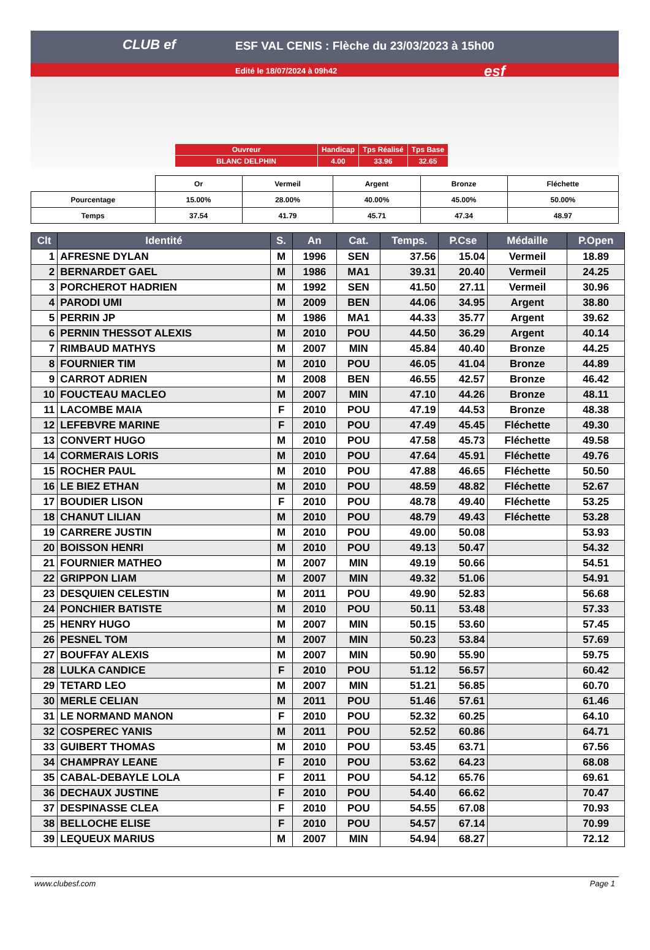CLUB ef
ESF VAL CENIS : Flèche du 23/03/2023 à 15h00
Edité le 18/07/2024 à 09h42 esf
| Ouvreur | Handicap | Tps Réalisé | Tps Base |
| BLANC DELPHIN | 4.00 | 33.96 | 32.65 |
| | Or | Vermeil | Argent | Bronze | Fléchette |
| Pourcentage | 15.00% | 28.00% | 40.00% | 45.00% | 50.00% |
| Temps | 37.54 | 41.79 | 45.71 | 47.34 | 48.97 |
| Clt | Identité | S. | An | Cat. | Temps. | P.Cse | Médaille | P.Open |
| --- | --- | --- | --- | --- | --- | --- | --- | --- |
| 1 | AFRESNE DYLAN | M | 1996 | SEN | 37.56 | 15.04 | Vermeil | 18.89 |
| 2 | BERNARDET GAEL | M | 1986 | MA1 | 39.31 | 20.40 | Vermeil | 24.25 |
| 3 | PORCHEROT HADRIEN | M | 1992 | SEN | 41.50 | 27.11 | Vermeil | 30.96 |
| 4 | PARODI UMI | M | 2009 | BEN | 44.06 | 34.95 | Argent | 38.80 |
| 5 | PERRIN JP | M | 1986 | MA1 | 44.33 | 35.77 | Argent | 39.62 |
| 6 | PERNIN THESSOT ALEXIS | M | 2010 | POU | 44.50 | 36.29 | Argent | 40.14 |
| 7 | RIMBAUD MATHYS | M | 2007 | MIN | 45.84 | 40.40 | Bronze | 44.25 |
| 8 | FOURNIER TIM | M | 2010 | POU | 46.05 | 41.04 | Bronze | 44.89 |
| 9 | CARROT ADRIEN | M | 2008 | BEN | 46.55 | 42.57 | Bronze | 46.42 |
| 10 | FOUCTEAU MACLEO | M | 2007 | MIN | 47.10 | 44.26 | Bronze | 48.11 |
| 11 | LACOMBE MAIA | F | 2010 | POU | 47.19 | 44.53 | Bronze | 48.38 |
| 12 | LEFEBVRE MARINE | F | 2010 | POU | 47.49 | 45.45 | Fléchette | 49.30 |
| 13 | CONVERT HUGO | M | 2010 | POU | 47.58 | 45.73 | Fléchette | 49.58 |
| 14 | CORMERAIS LORIS | M | 2010 | POU | 47.64 | 45.91 | Fléchette | 49.76 |
| 15 | ROCHER PAUL | M | 2010 | POU | 47.88 | 46.65 | Fléchette | 50.50 |
| 16 | LE BIEZ ETHAN | M | 2010 | POU | 48.59 | 48.82 | Fléchette | 52.67 |
| 17 | BOUDIER LISON | F | 2010 | POU | 48.78 | 49.40 | Fléchette | 53.25 |
| 18 | CHANUT LILIAN | M | 2010 | POU | 48.79 | 49.43 | Fléchette | 53.28 |
| 19 | CARRERE JUSTIN | M | 2010 | POU | 49.00 | 50.08 | | 53.93 |
| 20 | BOISSON HENRI | M | 2010 | POU | 49.13 | 50.47 | | 54.32 |
| 21 | FOURNIER MATHEO | M | 2007 | MIN | 49.19 | 50.66 | | 54.51 |
| 22 | GRIPPON LIAM | M | 2007 | MIN | 49.32 | 51.06 | | 54.91 |
| 23 | DESQUIEN CELESTIN | M | 2011 | POU | 49.90 | 52.83 | | 56.68 |
| 24 | PONCHIER BATISTE | M | 2010 | POU | 50.11 | 53.48 | | 57.33 |
| 25 | HENRY HUGO | M | 2007 | MIN | 50.15 | 53.60 | | 57.45 |
| 26 | PESNEL TOM | M | 2007 | MIN | 50.23 | 53.84 | | 57.69 |
| 27 | BOUFFAY ALEXIS | M | 2007 | MIN | 50.90 | 55.90 | | 59.75 |
| 28 | LULKA CANDICE | F | 2010 | POU | 51.12 | 56.57 | | 60.42 |
| 29 | TETARD LEO | M | 2007 | MIN | 51.21 | 56.85 | | 60.70 |
| 30 | MERLE CELIAN | M | 2011 | POU | 51.46 | 57.61 | | 61.46 |
| 31 | LE NORMAND MANON | F | 2010 | POU | 52.32 | 60.25 | | 64.10 |
| 32 | COSPEREC YANIS | M | 2011 | POU | 52.52 | 60.86 | | 64.71 |
| 33 | GUIBERT THOMAS | M | 2010 | POU | 53.45 | 63.71 | | 67.56 |
| 34 | CHAMPRAY LEANE | F | 2010 | POU | 53.62 | 64.23 | | 68.08 |
| 35 | CABAL-DEBAYLE LOLA | F | 2011 | POU | 54.12 | 65.76 | | 69.61 |
| 36 | DECHAUX JUSTINE | F | 2010 | POU | 54.40 | 66.62 | | 70.47 |
| 37 | DESPINASSE CLEA | F | 2010 | POU | 54.55 | 67.08 | | 70.93 |
| 38 | BELLOCHE ELISE | F | 2010 | POU | 54.57 | 67.14 | | 70.99 |
| 39 | LEQUEUX MARIUS | M | 2007 | MIN | 54.94 | 68.27 | | 72.12 |
www.clubesf.com Page 1